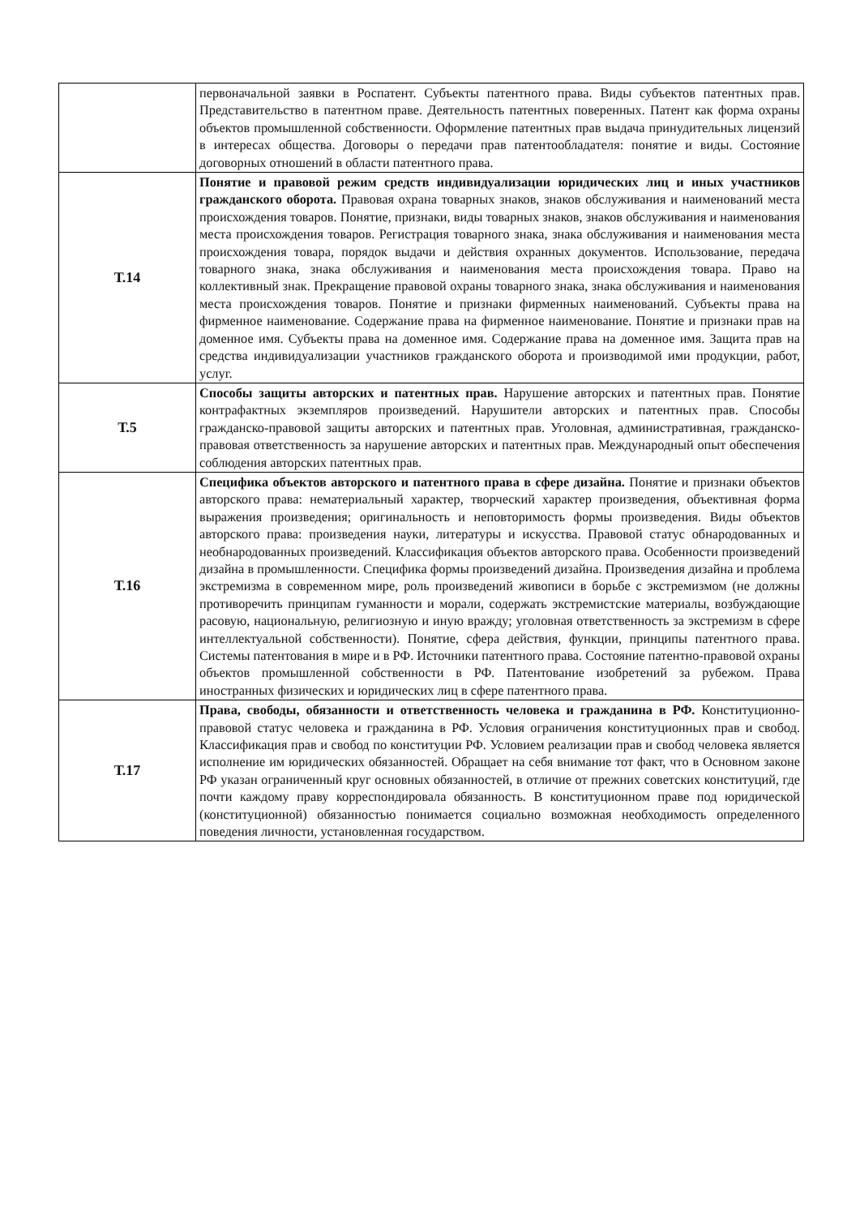| | первоначальной заявки в Роспатент. Субъекты патентного права. Виды субъектов патентных прав. Представительство в патентном праве. Деятельность патентных поверенных. Патент как форма охраны объектов промышленной собственности. Оформление патентных прав выдача принудительных лицензий в интересах общества. Договоры о передачи прав патентообладателя: понятие и виды. Состояние договорных отношений в области патентного права. |
| Т.14 | Понятие и правовой режим средств индивидуализации юридических лиц и иных участников гражданского оборота. Правовая охрана товарных знаков, знаков обслуживания и наименований места происхождения товаров. Понятие, признаки, виды товарных знаков, знаков обслуживания и наименования места происхождения товаров. Регистрация товарного знака, знака обслуживания и наименования места происхождения товара, порядок выдачи и действия охранных документов. Использование, передача товарного знака, знака обслуживания и наименования места происхождения товара. Право на коллективный знак. Прекращение правовой охраны товарного знака, знака обслуживания и наименования места происхождения товаров. Понятие и признаки фирменных наименований. Субъекты права на фирменное наименование. Содержание права на фирменное наименование. Понятие и признаки прав на доменное имя. Субъекты права на доменное имя. Содержание права на доменное имя. Защита прав на средства индивидуализации участников гражданского оборота и производимой ими продукции, работ, услуг. |
| Т.5 | Способы защиты авторских и патентных прав. Нарушение авторских и патентных прав. Понятие контрафактных экземпляров произведений. Нарушители авторских и патентных прав. Способы гражданско-правовой защиты авторских и патентных прав. Уголовная, административная, гражданско-правовая ответственность за нарушение авторских и патентных прав. Международный опыт обеспечения соблюдения авторских патентных прав. |
| Т.16 | Специфика объектов авторского и патентного права в сфере дизайна. Понятие и признаки объектов авторского права: нематериальный характер, творческий характер произведения, объективная форма выражения произведения; оригинальность и неповторимость формы произведения. Виды объектов авторского права: произведения науки, литературы и искусства. Правовой статус обнародованных и необнародованных произведений. Классификация объектов авторского права. Особенности произведений дизайна в промышленности. Специфика формы произведений дизайна. Произведения дизайна и проблема экстремизма в современном мире, роль произведений живописи в борьбе с экстремизмом (не должны противоречить принципам гуманности и морали, содержать экстремистские материалы, возбуждающие расовую, национальную, религиозную и иную вражду; уголовная ответственность за экстремизм в сфере интеллектуальной собственности). Понятие, сфера действия, функции, принципы патентного права. Системы патентования в мире и в РФ. Источники патентного права. Состояние патентно-правовой охраны объектов промышленной собственности в РФ. Патентование изобретений за рубежом. Права иностранных физических и юридических лиц в сфере патентного права. |
| Т.17 | Права, свободы, обязанности и ответственность человека и гражданина в РФ. Конституционно-правовой статус человека и гражданина в РФ. Условия ограничения конституционных прав и свобод. Классификация прав и свобод по конституции РФ. Условием реализации прав и свобод человека является исполнение им юридических обязанностей. Обращает на себя внимание тот факт, что в Основном законе РФ указан ограниченный круг основных обязанностей, в отличие от прежних советских конституций, где почти каждому праву корреспондировала обязанность. В конституционном праве под юридической (конституционной) обязанностью понимается социально возможная необходимость определенного поведения личности, установленная государством. |